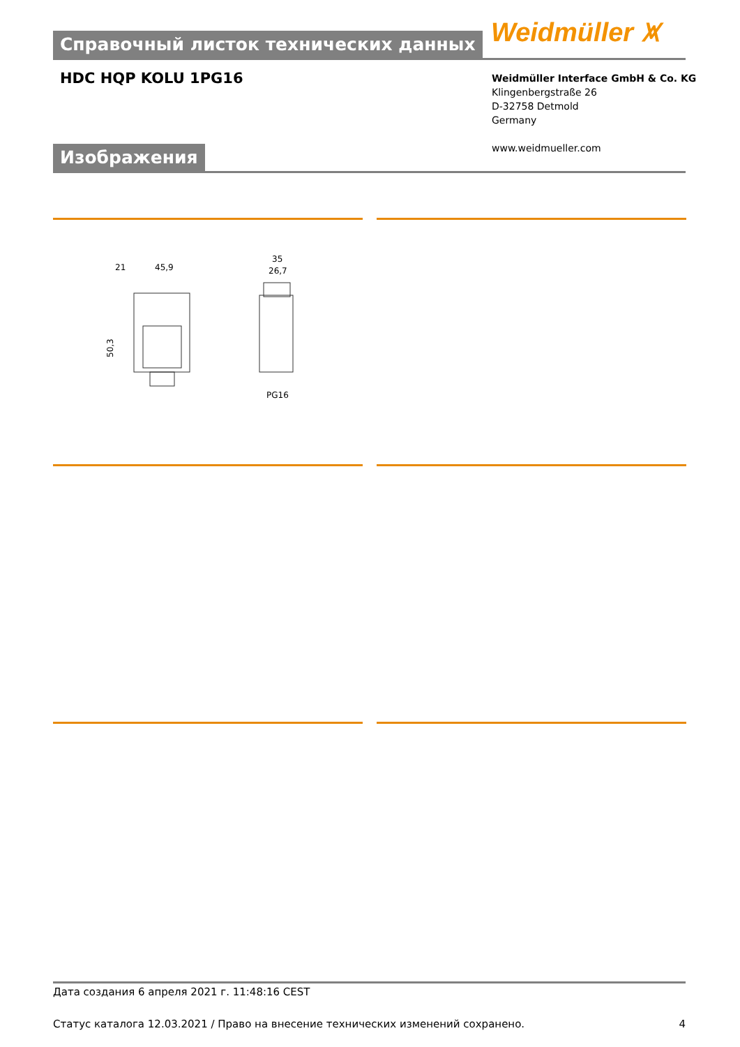Справочный листок технических данных Weidmüller ⩙
HDC HQP KOLU 1PG16
Weidmüller Interface GmbH & Co. KG
Klingenbergstraße 26
D-32758 Detmold
Germany
www.weidmueller.com
Изображения
21
45,9
35
26,7
PG16
50,3
Дата создания 6 апреля 2021 г. 11:48:16 CEST
Статус каталога 12.03.2021 / Право на внесение технических изменений сохранено. 4